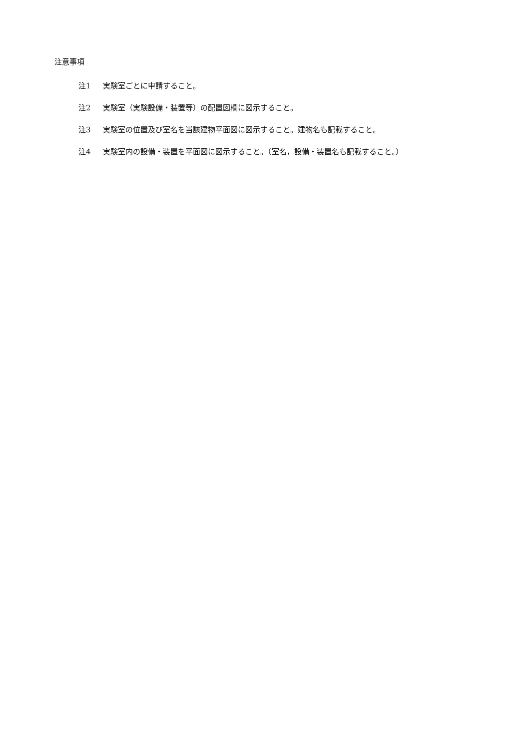注意事項
注1 実験室ごとに申請すること。
注2 実験室（実験設備・装置等）の配置図欄に図示すること。
注3 実験室の位置及び室名を当該建物平面図に図示すること。建物名も記載すること。
注4 実験室内の設備・装置を平面図に図示すること。（室名，設備・装置名も記載すること。）